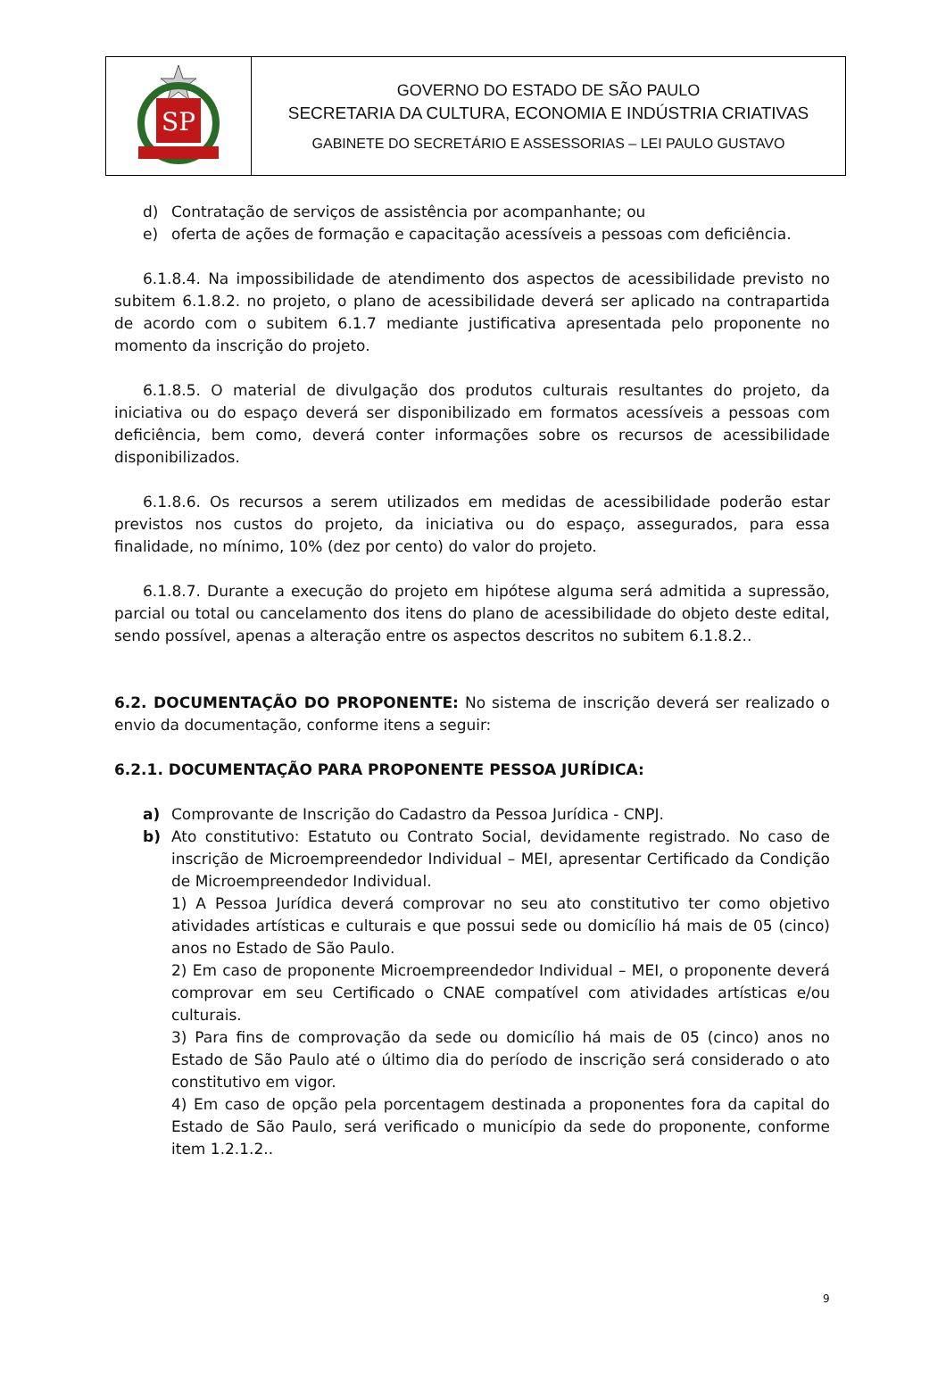| SP | GOVERNO DO ESTADO DE SÃO PAULO SECRETARIA DA CULTURA, ECONOMIA E INDÚSTRIA CRIATIVAS GABINETE DO SECRETÁRIO E ASSESSORIAS – LEI PAULO GUSTAVO |
d) Contratação de serviços de assistência por acompanhante; ou
e) oferta de ações de formação e capacitação acessíveis a pessoas com deficiência.
6.1.8.4. Na impossibilidade de atendimento dos aspectos de acessibilidade previsto no subitem 6.1.8.2. no projeto, o plano de acessibilidade deverá ser aplicado na contrapartida de acordo com o subitem 6.1.7 mediante justificativa apresentada pelo proponente no momento da inscrição do projeto.
6.1.8.5. O material de divulgação dos produtos culturais resultantes do projeto, da iniciativa ou do espaço deverá ser disponibilizado em formatos acessíveis a pessoas com deficiência, bem como, deverá conter informações sobre os recursos de acessibilidade disponibilizados.
6.1.8.6. Os recursos a serem utilizados em medidas de acessibilidade poderão estar previstos nos custos do projeto, da iniciativa ou do espaço, assegurados, para essa finalidade, no mínimo, 10% (dez por cento) do valor do projeto.
6.1.8.7. Durante a execução do projeto em hipótese alguma será admitida a supressão, parcial ou total ou cancelamento dos itens do plano de acessibilidade do objeto deste edital, sendo possível, apenas a alteração entre os aspectos descritos no subitem 6.1.8.2..
6.2. DOCUMENTAÇÃO DO PROPONENTE: No sistema de inscrição deverá ser realizado o envio da documentação, conforme itens a seguir:
6.2.1. DOCUMENTAÇÃO PARA PROPONENTE PESSOA JURÍDICA:
a) Comprovante de Inscrição do Cadastro da Pessoa Jurídica - CNPJ.
b) Ato constitutivo: Estatuto ou Contrato Social, devidamente registrado. No caso de inscrição de Microempreendedor Individual – MEI, apresentar Certificado da Condição de Microempreendedor Individual.
1) A Pessoa Jurídica deverá comprovar no seu ato constitutivo ter como objetivo atividades artísticas e culturais e que possui sede ou domicílio há mais de 05 (cinco) anos no Estado de São Paulo.
2) Em caso de proponente Microempreendedor Individual – MEI, o proponente deverá comprovar em seu Certificado o CNAE compatível com atividades artísticas e/ou culturais.
3) Para fins de comprovação da sede ou domicílio há mais de 05 (cinco) anos no Estado de São Paulo até o último dia do período de inscrição será considerado o ato constitutivo em vigor.
4) Em caso de opção pela porcentagem destinada a proponentes fora da capital do Estado de São Paulo, será verificado o município da sede do proponente, conforme item 1.2.1.2..
9